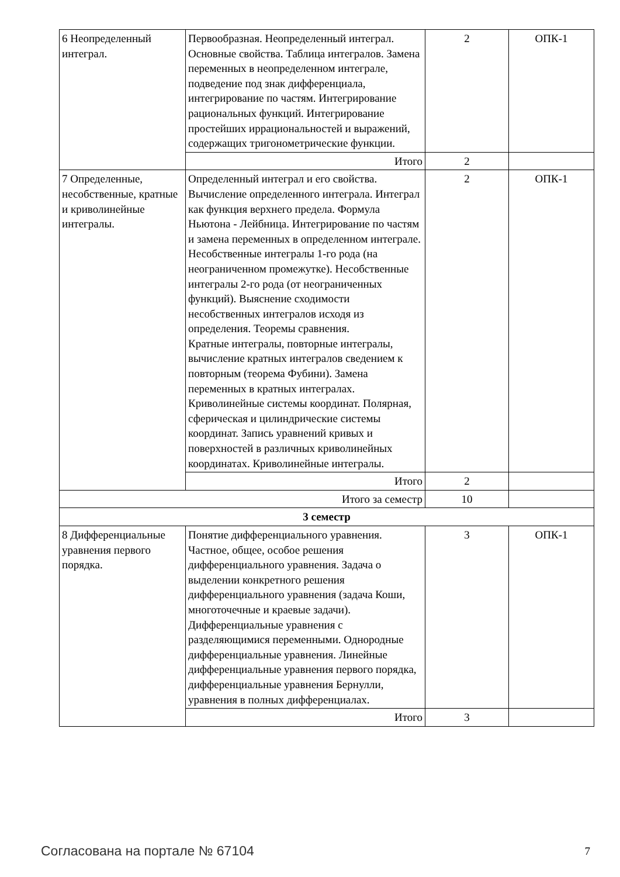| 6 Неопределенный интеграл. | Первообразная. Неопределенный интеграл. Основные свойства. Таблица интегралов. Замена переменных в неопределенном интеграле, подведение под знак дифференциала, интегрирование по частям. Интегрирование рациональных функций. Интегрирование простейших иррациональностей и выражений, содержащих тригонометрические функции. | 2 | ОПК-1 |
| | Итого | 2 | |
| 7 Определенные, несобственные, кратные и криволинейные интегралы. | Определенный интеграл и его свойства. Вычисление определенного интеграла. Интеграл как функция верхнего предела. Формула Ньютона - Лейбница. Интегрирование по частям и замена переменных в определенном интеграле. Несобственные интегралы 1-го рода (на неограниченном промежутке). Несобственные интегралы 2-го рода (от неограниченных функций). Выяснение сходимости несобственных интегралов исходя из определения. Теоремы сравнения. Кратные интегралы, повторные интегралы, вычисление кратных интегралов сведением к повторным (теорема Фубини). Замена переменных в кратных интегралах. Криволинейные системы координат. Полярная, сферическая и цилиндрические системы координат. Запись уравнений кривых и поверхностей в различных криволинейных координатах. Криволинейные интегралы. | 2 | ОПК-1 |
| | Итого | 2 | |
| Итого за семестр | | 10 | |
| 3 семестр | | | |
| 8 Дифференциальные уравнения первого порядка. | Понятие дифференциального уравнения. Частное, общее, особое решения дифференциального уравнения. Задача о выделении конкретного решения дифференциального уравнения (задача Коши, многоточечные и краевые задачи). Дифференциальные уравнения с разделяющимися переменными. Однородные дифференциальные уравнения. Линейные дифференциальные уравнения первого порядка, дифференциальные уравнения Бернулли, уравнения в полных дифференциалах. | 3 | ОПК-1 |
| | Итого | 3 | |
Согласована на портале № 67104 7